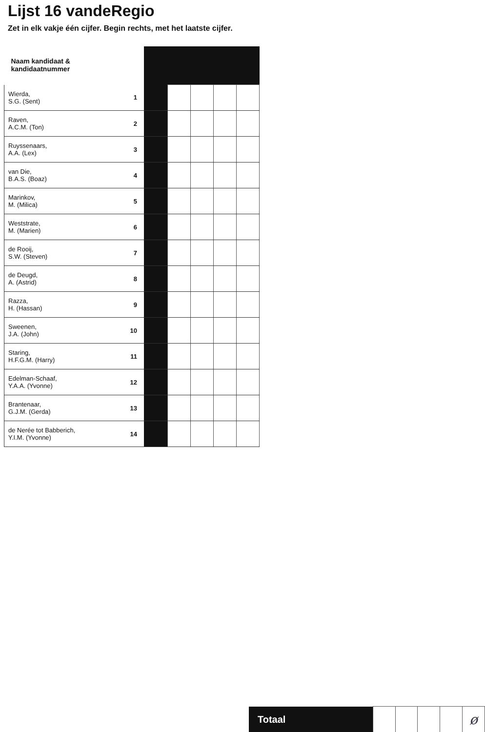Lijst 16 vandeRegio
Zet in elk vakje één cijfer. Begin rechts, met het laatste cijfer.
| Naam kandidaat & kandidaatnummer | | | | | | |
| --- | --- | --- | --- | --- | --- | --- |
| Wierda, S.G. (Sent) | 1 | | | | | |
| Raven, A.C.M. (Ton) | 2 | | | | | |
| Ruyssenaars, A.A. (Lex) | 3 | | | | | |
| van Die, B.A.S. (Boaz) | 4 | | | | | |
| Marinkov, M. (Milica) | 5 | | | | | |
| Weststrate, M. (Marien) | 6 | | | | | |
| de Rooij, S.W. (Steven) | 7 | | | | | |
| de Deugd, A. (Astrid) | 8 | | | | | |
| Razza, H. (Hassan) | 9 | | | | | |
| Sweenen, J.A. (John) | 10 | | | | | |
| Staring, H.F.G.M. (Harry) | 11 | | | | | |
| Edelman-Schaaf, Y.A.A. (Yvonne) | 12 | | | | | |
| Brantenaar, G.J.M. (Gerda) | 13 | | | | | |
| de Nerée tot Babberich, Y.I.M. (Yvonne) | 14 | | | | | |
| Totaal | | | | | ø |